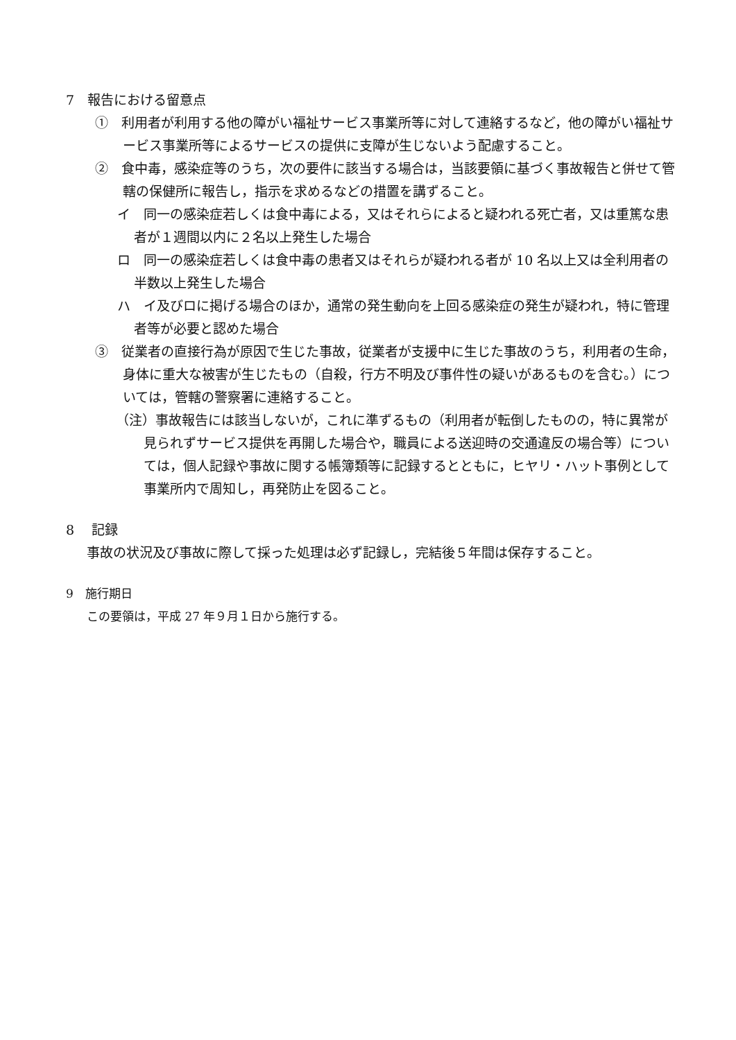7　報告における留意点
①　利用者が利用する他の障がい福祉サービス事業所等に対して連絡するなど，他の障がい福祉サービス事業所等によるサービスの提供に支障が生じないよう配慮すること。
②　食中毒，感染症等のうち，次の要件に該当する場合は，当該要領に基づく事故報告と併せて管轄の保健所に報告し，指示を求めるなどの措置を講ずること。
イ　同一の感染症若しくは食中毒による，又はそれらによると疑われる死亡者，又は重篤な患者が１週間以内に２名以上発生した場合
ロ　同一の感染症若しくは食中毒の患者又はそれらが疑われる者が 10 名以上又は全利用者の半数以上発生した場合
ハ　イ及びロに掲げる場合のほか，通常の発生動向を上回る感染症の発生が疑われ，特に管理者等が必要と認めた場合
③　従業者の直接行為が原因で生じた事故，従業者が支援中に生じた事故のうち，利用者の生命，身体に重大な被害が生じたもの（自殺，行方不明及び事件性の疑いがあるものを含む。）については，管轄の警察署に連絡すること。
（注）事故報告には該当しないが，これに準ずるもの（利用者が転倒したものの，特に異常が見られずサービス提供を再開した場合や，職員による送迎時の交通違反の場合等）については，個人記録や事故に関する帳簿類等に記録するとともに，ヒヤリ・ハット事例として事業所内で周知し，再発防止を図ること。
8　 記録
事故の状況及び事故に際して採った処理は必ず記録し，完結後５年間は保存すること。
9　施行期日
この要領は，平成 27 年９月１日から施行する。